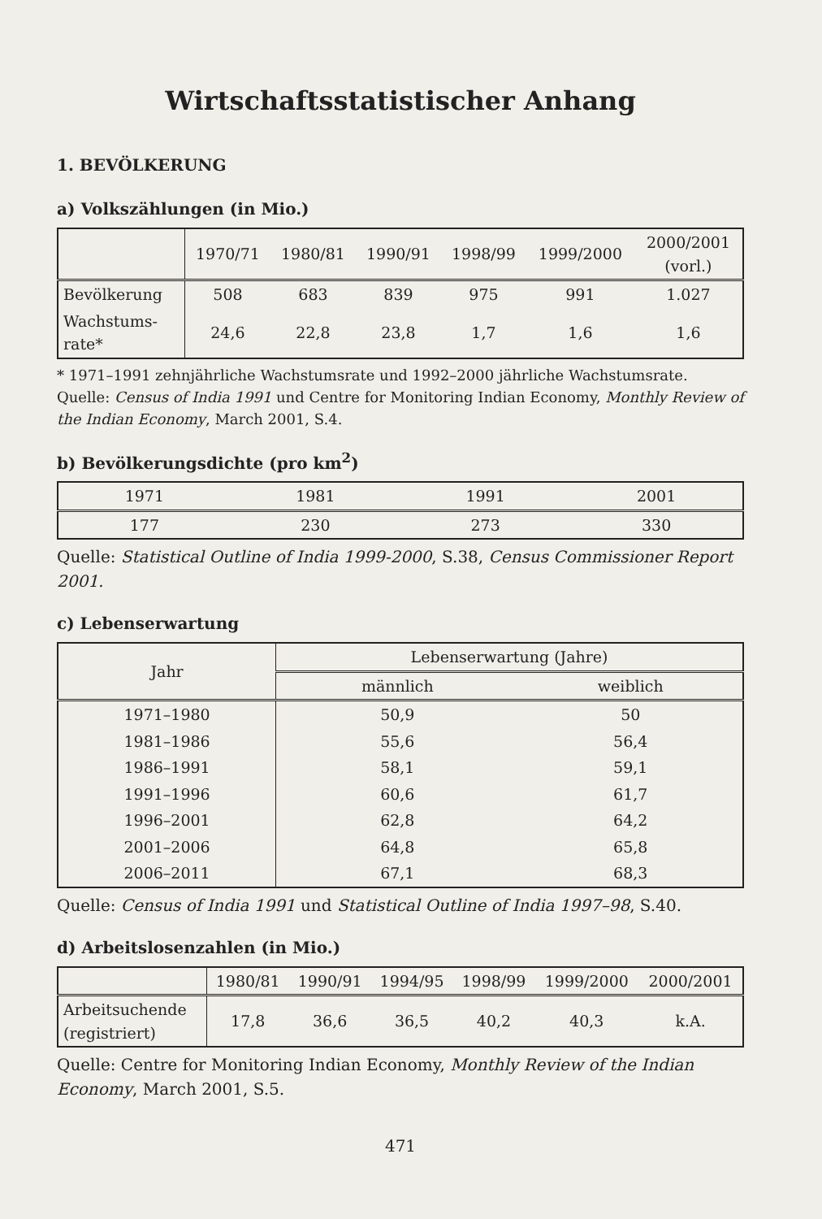Wirtschaftsstatistischer Anhang
1. BEVÖLKERUNG
a) Volkszählungen (in Mio.)
| | 1970/71 | 1980/81 | 1990/91 | 1998/99 | 1999/2000 | 2000/2001 (vorl.) |
| --- | --- | --- | --- | --- | --- | --- |
| Bevölkerung | 508 | 683 | 839 | 975 | 991 | 1.027 |
| Wachstums- rate* | 24,6 | 22,8 | 23,8 | 1,7 | 1,6 | 1,6 |
* 1971–1991 zehnjährliche Wachstumsrate und 1992–2000 jährliche Wachstumsrate.
Quelle: Census of India 1991 und Centre for Monitoring Indian Economy, Monthly Review of the Indian Economy, March 2001, S.4.
b) Bevölkerungsdichte (pro km<sup>2</sup>)
| 1971 | 1981 | 1991 | 2001 |
| --- | --- | --- | --- |
| 177 | 230 | 273 | 330 |
Quelle: Statistical Outline of India 1999-2000, S.38, Census Commissioner Report 2001.
c) Lebenserwartung
| Jahr | Lebenserwartung (Jahre) | |
| --- | --- | --- |
| | männlich | weiblich |
| 1971–1980 | 50,9 | 50 |
| 1981–1986 | 55,6 | 56,4 |
| 1986–1991 | 58,1 | 59,1 |
| 1991–1996 | 60,6 | 61,7 |
| 1996–2001 | 62,8 | 64,2 |
| 2001–2006 | 64,8 | 65,8 |
| 2006–2011 | 67,1 | 68,3 |
Quelle: Census of India 1991 und Statistical Outline of India 1997–98, S.40.
d) Arbeitslosenzahlen (in Mio.)
| | 1980/81 | 1990/91 | 1994/95 | 1998/99 | 1999/2000 | 2000/2001 |
| --- | --- | --- | --- | --- | --- | --- |
| Arbeitsuchende (registriert) | 17,8 | 36,6 | 36,5 | 40,2 | 40,3 | k.A. |
Quelle: Centre for Monitoring Indian Economy, Monthly Review of the Indian Economy, March 2001, S.5.
471